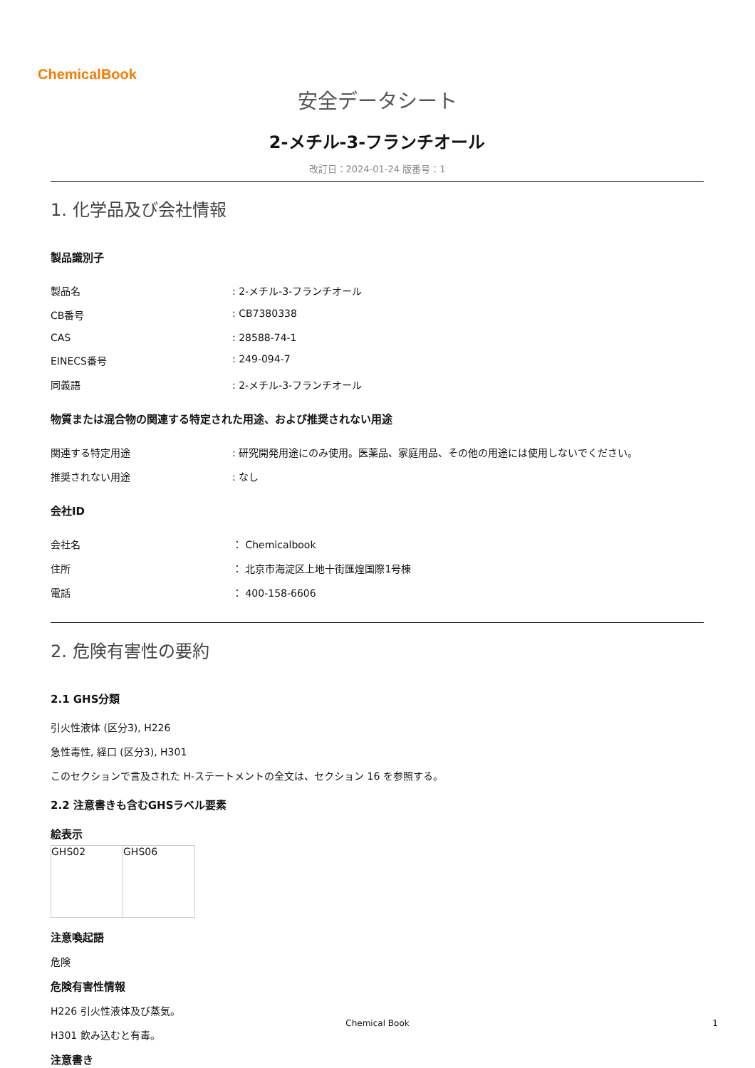ChemicalBook
安全データシート
2-メチル-3-フランチオール
改訂日：2024-01-24 版番号：1
1. 化学品及び会社情報
製品識別子
| 製品名 | : 2-メチル-3-フランチオール |
| CB番号 | : CB7380338 |
| CAS | : 28588-74-1 |
| EINECS番号 | : 249-094-7 |
| 同義語 | : 2-メチル-3-フランチオール |
物質または混合物の関連する特定された用途、および推奨されない用途
| 関連する特定用途 | : 研究開発用途にのみ使用。医薬品、家庭用品、その他の用途には使用しないでください。 |
| 推奨されない用途 | : なし |
会社ID
| 会社名 | ： Chemicalbook |
| 住所 | ： 北京市海淀区上地十街匯煌国際1号棟 |
| 電話 | ： 400-158-6606 |
2. 危険有害性の要約
2.1 GHS分類
引火性液体 (区分3), H226
急性毒性, 経口 (区分3), H301
このセクションで言及された H-ステートメントの全文は、セクション 16 を参照する。
2.2 注意書きも含むGHSラベル要素
絵表示
| GHS02 | GHS06 |
注意喚起語
危険
危険有害性情報
H226 引火性液体及び蒸気。
H301 飲み込むと有毒。
注意書き
Chemical Book 1